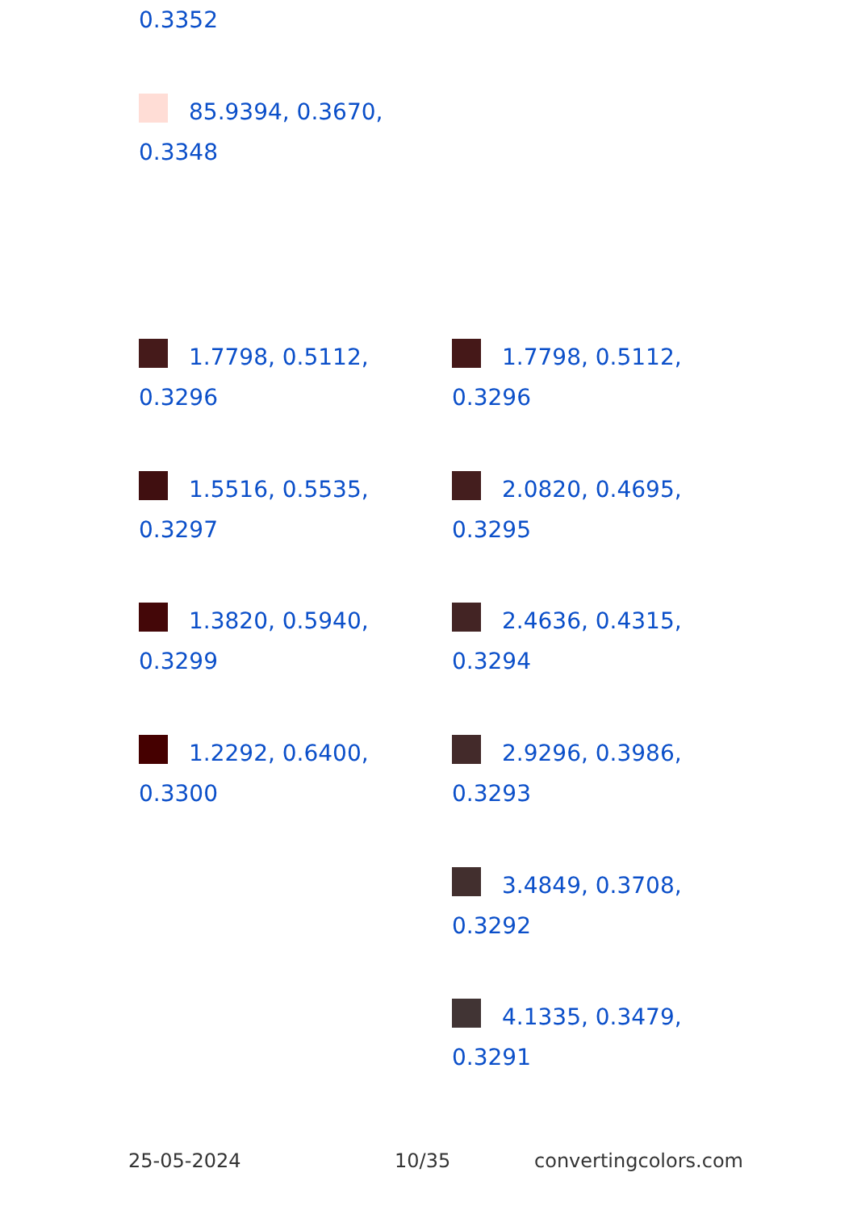0.3352
85.9394, 0.3670, 0.3348
1.7798, 0.5112, 0.3296
1.7798, 0.5112, 0.3296
1.5516, 0.5535, 0.3297
2.0820, 0.4695, 0.3295
1.3820, 0.5940, 0.3299
2.4636, 0.4315, 0.3294
1.2292, 0.6400, 0.3300
2.9296, 0.3986, 0.3293
3.4849, 0.3708, 0.3292
4.1335, 0.3479, 0.3291
25-05-2024 10/35 convertingcolors.com